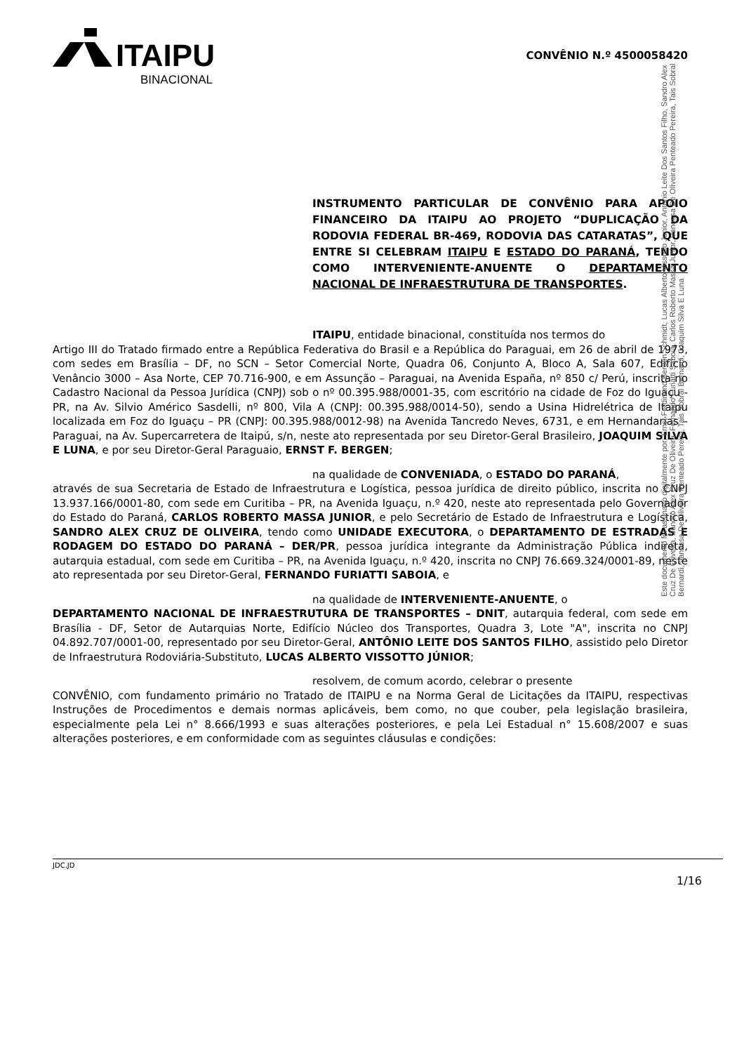ITAIPU
BINACIONAL
CONVÊNIO N.º 4500058420
INSTRUMENTO PARTICULAR DE CONVÊNIO PARA APOIO FINANCEIRO DA ITAIPU AO PROJETO “DUPLICAÇÃO DA RODOVIA FEDERAL BR-469, RODOVIA DAS CATARATAS”, QUE ENTRE SI CELEBRAM ITAIPU E ESTADO DO PARANÁ, TENDO COMO INTERVENIENTE-ANUENTE O DEPARTAMENTO NACIONAL DE INFRAESTRUTURA DE TRANSPORTES.
ITAIPU, entidade binacional, constituída nos termos do
Artigo III do Tratado firmado entre a República Federativa do Brasil e a República do Paraguai, em 26 de abril de 1973, com sedes em Brasília – DF, no SCN – Setor Comercial Norte, Quadra 06, Conjunto A, Bloco A, Sala 607, Edifício Venâncio 3000 – Asa Norte, CEP 70.716-900, e em Assunção – Paraguai, na Avenida España, nº 850 c/ Perú, inscrita no Cadastro Nacional da Pessoa Jurídica (CNPJ) sob o nº 00.395.988/0001-35, com escritório na cidade de Foz do Iguaçu - PR, na Av. Silvio Américo Sasdelli, nº 800, Vila A (CNPJ: 00.395.988/0014-50), sendo a Usina Hidrelétrica de Itaipu localizada em Foz do Iguaçu – PR (CNPJ: 00.395.988/0012-98) na Avenida Tancredo Neves, 6731, e em Hernandarias – Paraguai, na Av. Supercarretera de Itaipú, s/n, neste ato representada por seu Diretor-Geral Brasileiro, JOAQUIM SILVA E LUNA, e por seu Diretor-Geral Paraguaio, ERNST F. BERGEN;
na qualidade de CONVENIADA, o ESTADO DO PARANÁ,
através de sua Secretaria de Estado de Infraestrutura e Logística, pessoa jurídica de direito público, inscrita no CNPJ 13.937.166/0001-80, com sede em Curitiba – PR, na Avenida Iguaçu, n.º 420, neste ato representada pelo Governador do Estado do Paraná, CARLOS ROBERTO MASSA JUNIOR, e pelo Secretário de Estado de Infraestrutura e Logística, SANDRO ALEX CRUZ DE OLIVEIRA, tendo como UNIDADE EXECUTORA, o DEPARTAMENTO DE ESTRADAS E RODAGEM DO ESTADO DO PARANÁ – DER/PR, pessoa jurídica integrante da Administração Pública indireta, autarquia estadual, com sede em Curitiba – PR, na Avenida Iguaçu, n.º 420, inscrita no CNPJ 76.669.324/0001-89, neste ato representada por seu Diretor-Geral, FERNANDO FURIATTI SABOIA, e
na qualidade de INTERVENIENTE-ANUENTE, o
DEPARTAMENTO NACIONAL DE INFRAESTRUTURA DE TRANSPORTES – DNIT, autarquia federal, com sede em Brasília - DF, Setor de Autarquias Norte, Edifício Núcleo dos Transportes, Quadra 3, Lote "A", inscrita no CNPJ 04.892.707/0001-00, representado por seu Diretor-Geral, ANTÔNIO LEITE DOS SANTOS FILHO, assistido pelo Diretor de Infraestrutura Rodoviária-Substituto, LUCAS ALBERTO VISSOTTO JÚNIOR;
resolvem, de comum acordo, celebrar o presente
CONVÊNIO, com fundamento primário no Tratado de ITAIPU e na Norma Geral de Licitações da ITAIPU, respectivas Instruções de Procedimentos e demais normas aplicáveis, bem como, no que couber, pela legislação brasileira, especialmente pela Lei n° 8.666/1993 e suas alterações posteriores, e pela Lei Estadual n° 15.608/2007 e suas alterações posteriores, e em conformidade com as seguintes cláusulas e condições:
Este documento foi assinado digitalmente por: Ernst Ferdinand Bergen Schmidt, Lucas Alberto Vissotto Junior, Antonio Leite Dos Santos Filho, Sandro Alex Cruz De Oliveira, Sandro Alex Cruz De Oliveira, Fernando Furiatti Saboia, Carlos Roberto Massa Junior, Vanessa De Oliveira Penteado Pereira, Tais Sobral Bernardi, Vanessa De Oliveira Penteado Pereira, Tais Sobral Bernardi, Joaquim Silva E Luna
JDC.JD
1/16